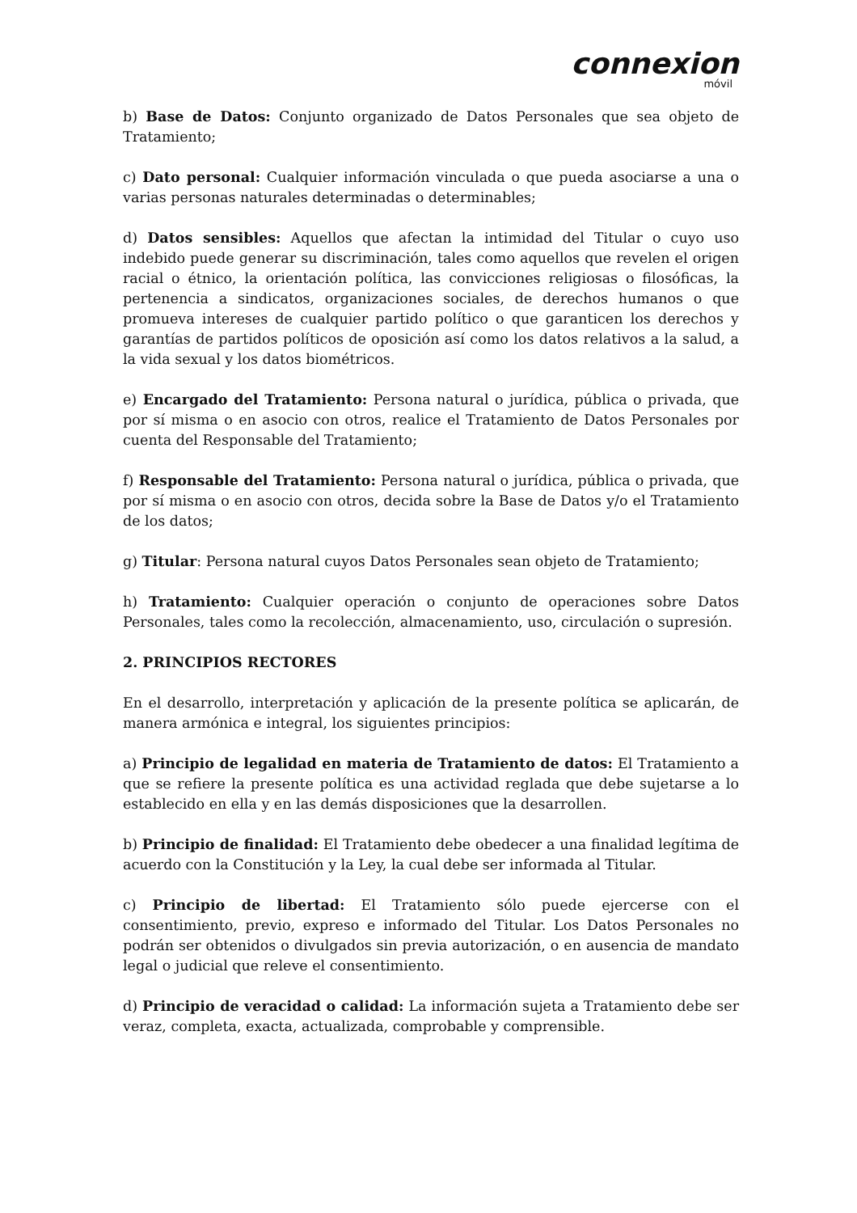connexion
móvil
b) Base de Datos: Conjunto organizado de Datos Personales que sea objeto de Tratamiento;
c) Dato personal: Cualquier información vinculada o que pueda asociarse a una o varias personas naturales determinadas o determinables;
d) Datos sensibles: Aquellos que afectan la intimidad del Titular o cuyo uso indebido puede generar su discriminación, tales como aquellos que revelen el origen racial o étnico, la orientación política, las convicciones religiosas o filosóficas, la pertenencia a sindicatos, organizaciones sociales, de derechos humanos o que promueva intereses de cualquier partido político o que garanticen los derechos y garantías de partidos políticos de oposición así como los datos relativos a la salud, a la vida sexual y los datos biométricos.
e) Encargado del Tratamiento: Persona natural o jurídica, pública o privada, que por sí misma o en asocio con otros, realice el Tratamiento de Datos Personales por cuenta del Responsable del Tratamiento;
f) Responsable del Tratamiento: Persona natural o jurídica, pública o privada, que por sí misma o en asocio con otros, decida sobre la Base de Datos y/o el Tratamiento de los datos;
g) Titular: Persona natural cuyos Datos Personales sean objeto de Tratamiento;
h) Tratamiento: Cualquier operación o conjunto de operaciones sobre Datos Personales, tales como la recolección, almacenamiento, uso, circulación o supresión.
2. PRINCIPIOS RECTORES
En el desarrollo, interpretación y aplicación de la presente política se aplicarán, de manera armónica e integral, los siguientes principios:
a) Principio de legalidad en materia de Tratamiento de datos: El Tratamiento a que se refiere la presente política es una actividad reglada que debe sujetarse a lo establecido en ella y en las demás disposiciones que la desarrollen.
b) Principio de finalidad: El Tratamiento debe obedecer a una finalidad legítima de acuerdo con la Constitución y la Ley, la cual debe ser informada al Titular.
c) Principio de libertad: El Tratamiento sólo puede ejercerse con el consentimiento, previo, expreso e informado del Titular. Los Datos Personales no podrán ser obtenidos o divulgados sin previa autorización, o en ausencia de mandato legal o judicial que releve el consentimiento.
d) Principio de veracidad o calidad: La información sujeta a Tratamiento debe ser veraz, completa, exacta, actualizada, comprobable y comprensible.